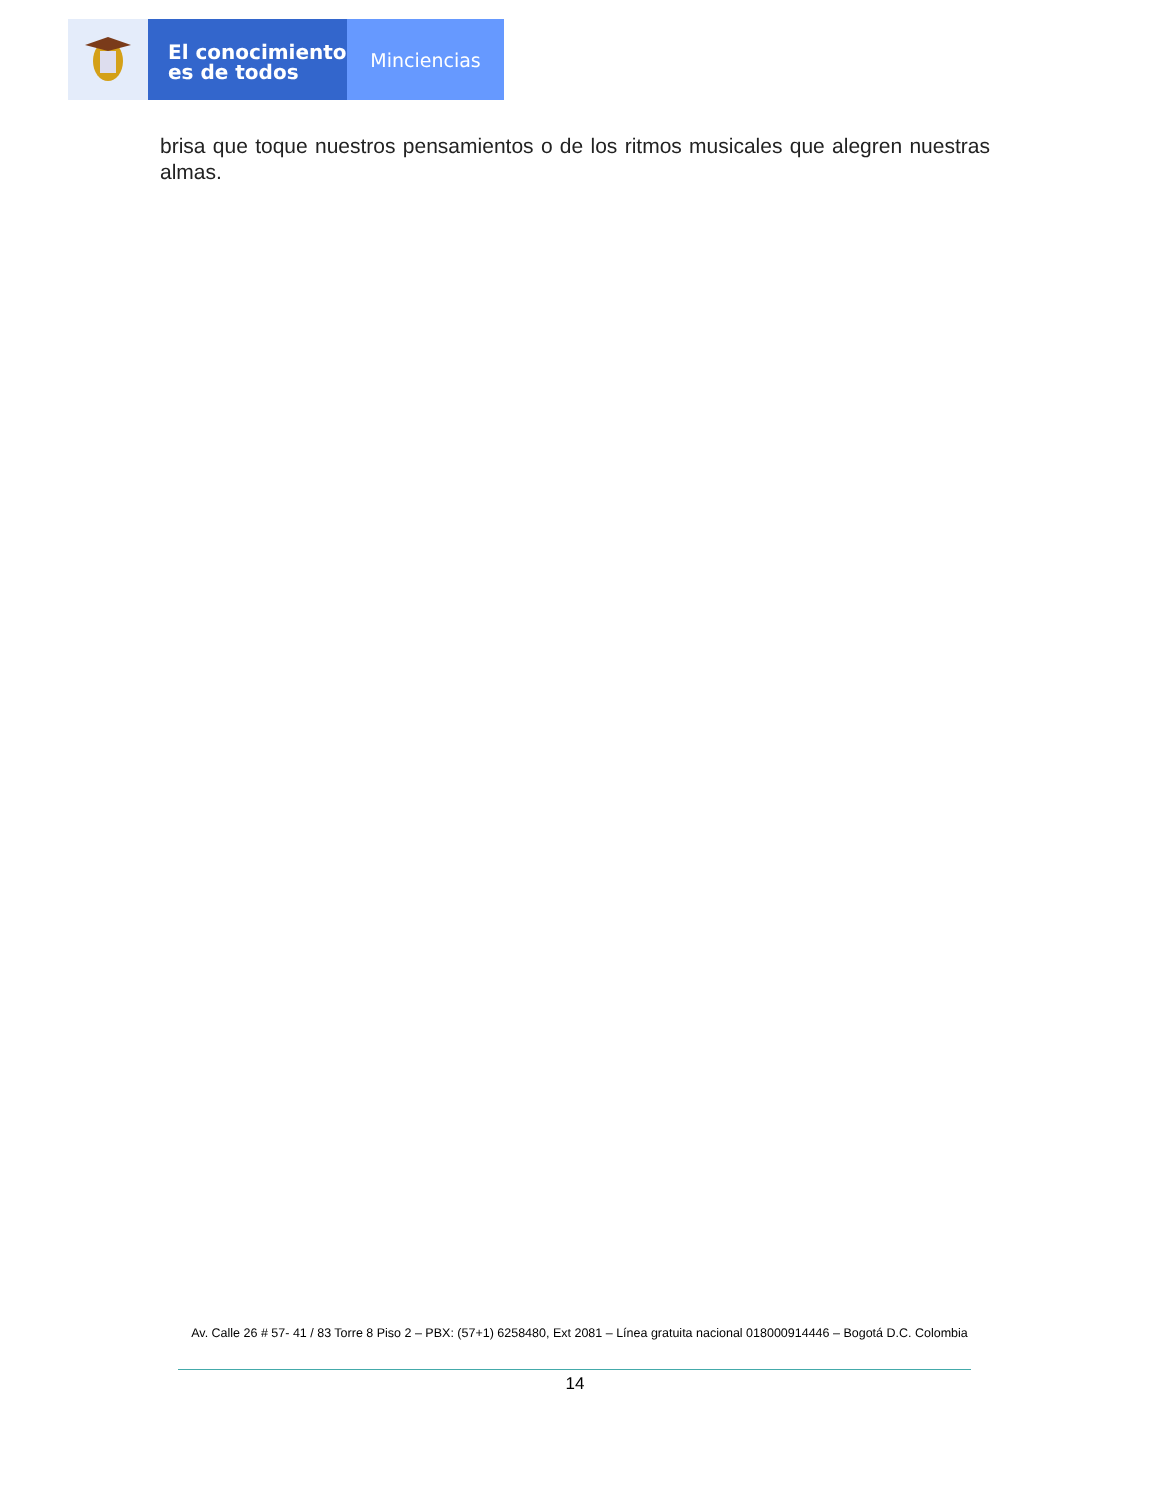El conocimiento
es de todos
Minciencias
brisa que toque nuestros pensamientos o de los ritmos musicales que alegren nuestras almas.
Av. Calle 26 # 57- 41 / 83 Torre 8 Piso 2 – PBX: (57+1) 6258480, Ext 2081 – Línea gratuita nacional 018000914446 – Bogotá D.C. Colombia
14